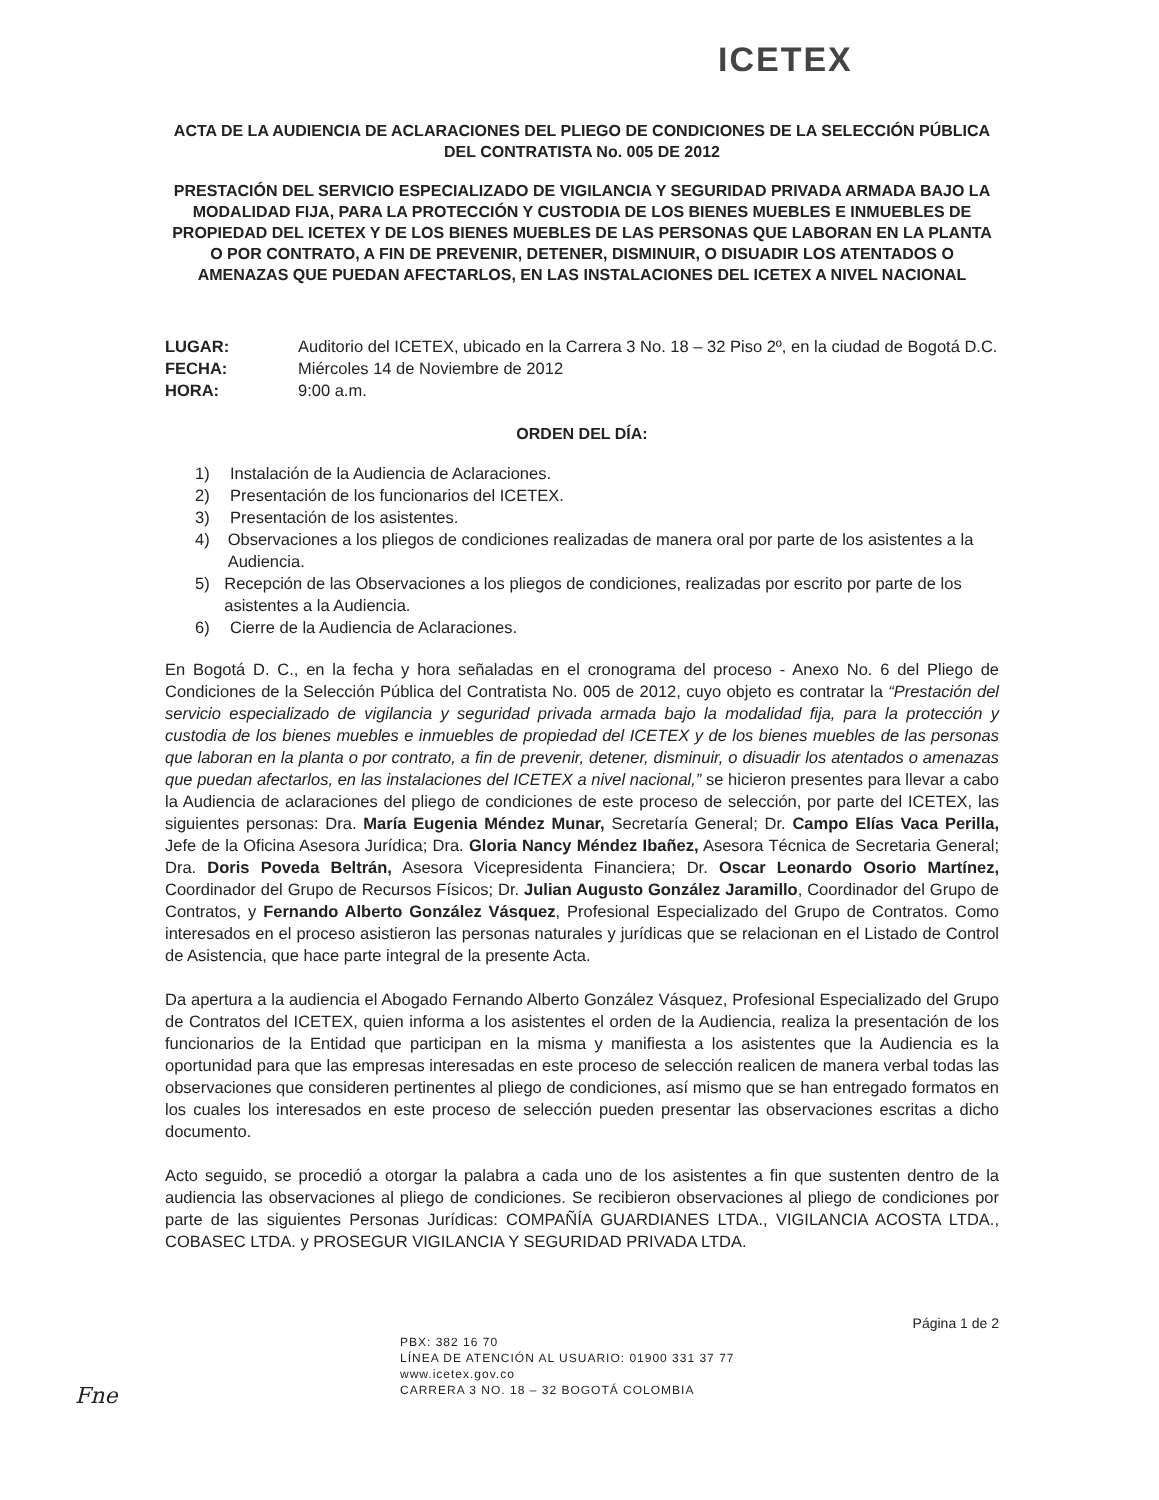ICETEX
ACTA DE LA AUDIENCIA DE ACLARACIONES DEL PLIEGO DE CONDICIONES DE LA SELECCIÓN PÚBLICA DEL CONTRATISTA No. 005 DE 2012
PRESTACIÓN DEL SERVICIO ESPECIALIZADO DE VIGILANCIA Y SEGURIDAD PRIVADA ARMADA BAJO LA MODALIDAD FIJA, PARA LA PROTECCIÓN Y CUSTODIA DE LOS BIENES MUEBLES E INMUEBLES DE PROPIEDAD DEL ICETEX Y DE LOS BIENES MUEBLES DE LAS PERSONAS QUE LABORAN EN LA PLANTA O POR CONTRATO, A FIN DE PREVENIR, DETENER, DISMINUIR, O DISUADIR LOS ATENTADOS O AMENAZAS QUE PUEDAN AFECTARLOS, EN LAS INSTALACIONES DEL ICETEX A NIVEL NACIONAL
LUGAR: Auditorio del ICETEX, ubicado en la Carrera 3 No. 18 – 32 Piso 2º, en la ciudad de Bogotá D.C.
FECHA: Miércoles 14 de Noviembre de 2012
HORA: 9:00 a.m.
ORDEN DEL DÍA:
1) Instalación de la Audiencia de Aclaraciones.
2) Presentación de los funcionarios del ICETEX.
3) Presentación de los asistentes.
4) Observaciones a los pliegos de condiciones realizadas de manera oral por parte de los asistentes a la Audiencia.
5) Recepción de las Observaciones a los pliegos de condiciones, realizadas por escrito por parte de los asistentes a la Audiencia.
6) Cierre de la Audiencia de Aclaraciones.
En Bogotá D. C., en la fecha y hora señaladas en el cronograma del proceso - Anexo No. 6 del Pliego de Condiciones de la Selección Pública del Contratista No. 005 de 2012, cuyo objeto es contratar la “Prestación del servicio especializado de vigilancia y seguridad privada armada bajo la modalidad fija, para la protección y custodia de los bienes muebles e inmuebles de propiedad del ICETEX y de los bienes muebles de las personas que laboran en la planta o por contrato, a fin de prevenir, detener, disminuir, o disuadir los atentados o amenazas que puedan afectarlos, en las instalaciones del ICETEX a nivel nacional,” se hicieron presentes para llevar a cabo la Audiencia de aclaraciones del pliego de condiciones de este proceso de selección, por parte del ICETEX, las siguientes personas: Dra. María Eugenia Méndez Munar, Secretaría General; Dr. Campo Elías Vaca Perilla, Jefe de la Oficina Asesora Jurídica; Dra. Gloria Nancy Méndez Ibañez, Asesora Técnica de Secretaria General; Dra. Doris Poveda Beltrán, Asesora Vicepresidenta Financiera; Dr. Oscar Leonardo Osorio Martínez, Coordinador del Grupo de Recursos Físicos; Dr. Julian Augusto González Jaramillo, Coordinador del Grupo de Contratos, y Fernando Alberto González Vásquez, Profesional Especializado del Grupo de Contratos. Como interesados en el proceso asistieron las personas naturales y jurídicas que se relacionan en el Listado de Control de Asistencia, que hace parte integral de la presente Acta.
Da apertura a la audiencia el Abogado Fernando Alberto González Vásquez, Profesional Especializado del Grupo de Contratos del ICETEX, quien informa a los asistentes el orden de la Audiencia, realiza la presentación de los funcionarios de la Entidad que participan en la misma y manifiesta a los asistentes que la Audiencia es la oportunidad para que las empresas interesadas en este proceso de selección realicen de manera verbal todas las observaciones que consideren pertinentes al pliego de condiciones, así mismo que se han entregado formatos en los cuales los interesados en este proceso de selección pueden presentar las observaciones escritas a dicho documento.
Acto seguido, se procedió a otorgar la palabra a cada uno de los asistentes a fin que sustenten dentro de la audiencia las observaciones al pliego de condiciones. Se recibieron observaciones al pliego de condiciones por parte de las siguientes Personas Jurídicas: COMPAÑÍA GUARDIANES LTDA., VIGILANCIA ACOSTA LTDA., COBASEC LTDA. y PROSEGUR VIGILANCIA Y SEGURIDAD PRIVADA LTDA.
Página 1 de 2
PBX: 382 16 70
LÍNEA DE ATENCIÓN AL USUARIO: 01900 331 37 77
www.icetex.gov.co
CARRERA 3 NO. 18 – 32 BOGOTÁ COLOMBIA
Fne